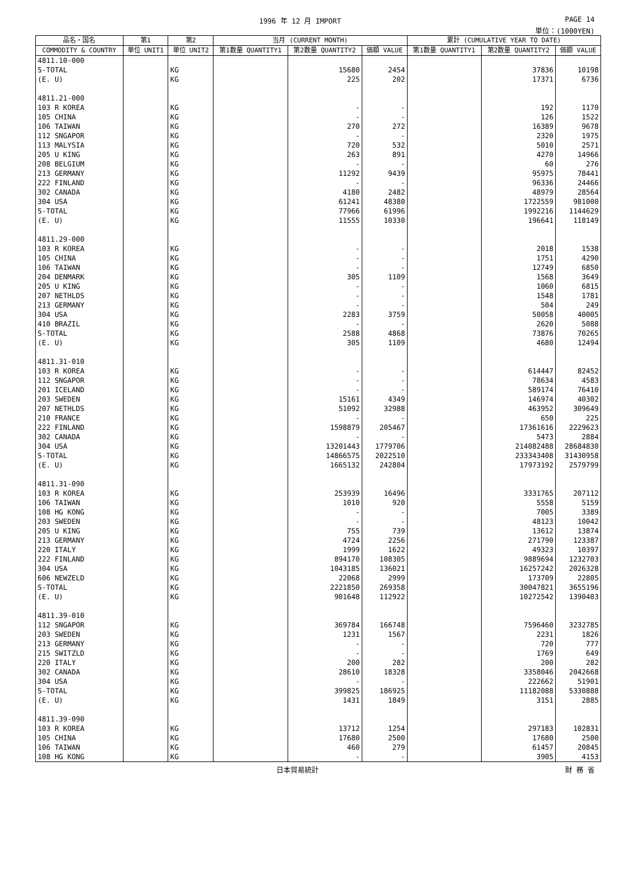1996 年 12 月 IMPORT PAGE 14
単位：(1000YEN)
| 品名・国名 | 第1 | 第2 | 当月 (CURRENT MONTH) | | | 累計 (CUMULATIVE YEAR TO DATE) | | |
| --- | --- | --- | --- | --- | --- | --- | --- | --- |
| COMMODITY & COUNTRY | 単位 UNIT1 | 単位 UNIT2 | 第1数量 QUANTITY1 | 第2数量 QUANTITY2 | 価額 VALUE | 第1数量 QUANTITY1 | 第2数量 QUANTITY2 | 価額 VALUE |
| 4811.10-000 | | | | | | | | |
| S-TOTAL | | KG | | 15680 | 2454 | | 37836 | 10198 |
| (E. U) | | KG | | 225 | 202 | | 17371 | 6736 |
| 4811.21-000 | | | | | | | | |
| 103 R KOREA | | KG | | - | - | | 192 | 1170 |
| 105 CHINA | | KG | | - | - | | 126 | 1522 |
| 106 TAIWAN | | KG | | 270 | 272 | | 16389 | 9678 |
| 112 SNGAPOR | | KG | | - | - | | 2320 | 1975 |
| 113 MALYSIA | | KG | | 720 | 532 | | 5010 | 2571 |
| 205 U KING | | KG | | 263 | 891 | | 4270 | 14966 |
| 208 BELGIUM | | KG | | - | - | | 60 | 276 |
| 213 GERMANY | | KG | | 11292 | 9439 | | 95975 | 78441 |
| 222 FINLAND | | KG | | - | - | | 96336 | 24466 |
| 302 CANADA | | KG | | 4180 | 2482 | | 48979 | 28564 |
| 304 USA | | KG | | 61241 | 48380 | | 1722559 | 981000 |
| S-TOTAL | | KG | | 77966 | 61996 | | 1992216 | 1144629 |
| (E. U) | | KG | | 11555 | 10330 | | 196641 | 118149 |
| 4811.29-000 | | | | | | | | |
| 103 R KOREA | | KG | | - | - | | 2018 | 1538 |
| 105 CHINA | | KG | | - | - | | 1751 | 4290 |
| 106 TAIWAN | | KG | | - | - | | 12749 | 6850 |
| 204 DENMARK | | KG | | 305 | 1109 | | 1568 | 3649 |
| 205 U KING | | KG | | - | - | | 1060 | 6815 |
| 207 NETHLDS | | KG | | - | - | | 1548 | 1781 |
| 213 GERMANY | | KG | | - | - | | 504 | 249 |
| 304 USA | | KG | | 2283 | 3759 | | 50058 | 40005 |
| 410 BRAZIL | | KG | | - | - | | 2620 | 5088 |
| S-TOTAL | | KG | | 2588 | 4868 | | 73876 | 70265 |
| (E. U) | | KG | | 305 | 1109 | | 4680 | 12494 |
| 4811.31-010 | | | | | | | | |
| 103 R KOREA | | KG | | - | - | | 614447 | 82452 |
| 112 SNGAPOR | | KG | | - | - | | 78634 | 4583 |
| 201 ICELAND | | KG | | - | - | | 589174 | 76410 |
| 203 SWEDEN | | KG | | 15161 | 4349 | | 146974 | 40302 |
| 207 NETHLDS | | KG | | 51092 | 32988 | | 463952 | 309649 |
| 210 FRANCE | | KG | | - | - | | 650 | 225 |
| 222 FINLAND | | KG | | 1598879 | 205467 | | 17361616 | 2229623 |
| 302 CANADA | | KG | | - | - | | 5473 | 2884 |
| 304 USA | | KG | | 13201443 | 1779706 | | 214082488 | 28684830 |
| S-TOTAL | | KG | | 14866575 | 2022510 | | 233343408 | 31430958 |
| (E. U) | | KG | | 1665132 | 242804 | | 17973192 | 2579799 |
| 4811.31-090 | | | | | | | | |
| 103 R KOREA | | KG | | 253939 | 16496 | | 3331765 | 207112 |
| 106 TAIWAN | | KG | | 1010 | 920 | | 5558 | 5159 |
| 108 HG KONG | | KG | | - | - | | 7005 | 3389 |
| 203 SWEDEN | | KG | | - | - | | 48123 | 10042 |
| 205 U KING | | KG | | 755 | 739 | | 13612 | 13874 |
| 213 GERMANY | | KG | | 4724 | 2256 | | 271790 | 123387 |
| 220 ITALY | | KG | | 1999 | 1622 | | 49323 | 10397 |
| 222 FINLAND | | KG | | 894170 | 108305 | | 9889694 | 1232703 |
| 304 USA | | KG | | 1043185 | 136021 | | 16257242 | 2026328 |
| 606 NEWZELD | | KG | | 22068 | 2999 | | 173709 | 22805 |
| S-TOTAL | | KG | | 2221850 | 269358 | | 30047821 | 3655196 |
| (E. U) | | KG | | 901648 | 112922 | | 10272542 | 1390403 |
| 4811.39-010 | | | | | | | | |
| 112 SNGAPOR | | KG | | 369784 | 166748 | | 7596460 | 3232785 |
| 203 SWEDEN | | KG | | 1231 | 1567 | | 2231 | 1826 |
| 213 GERMANY | | KG | | - | - | | 720 | 777 |
| 215 SWITZLD | | KG | | - | - | | 1769 | 649 |
| 220 ITALY | | KG | | 200 | 282 | | 200 | 282 |
| 302 CANADA | | KG | | 28610 | 18328 | | 3358046 | 2042668 |
| 304 USA | | KG | | - | - | | 222662 | 51901 |
| S-TOTAL | | KG | | 399825 | 186925 | | 11182088 | 5330888 |
| (E. U) | | KG | | 1431 | 1849 | | 3151 | 2885 |
| 4811.39-090 | | | | | | | | |
| 103 R KOREA | | KG | | 13712 | 1254 | | 297183 | 102831 |
| 105 CHINA | | KG | | 17680 | 2500 | | 17680 | 2500 |
| 106 TAIWAN | | KG | | 460 | 279 | | 61457 | 20845 |
| 108 HG KONG | | KG | | - | - | | 3905 | 4153 |
日本貿易統計 財 務 省